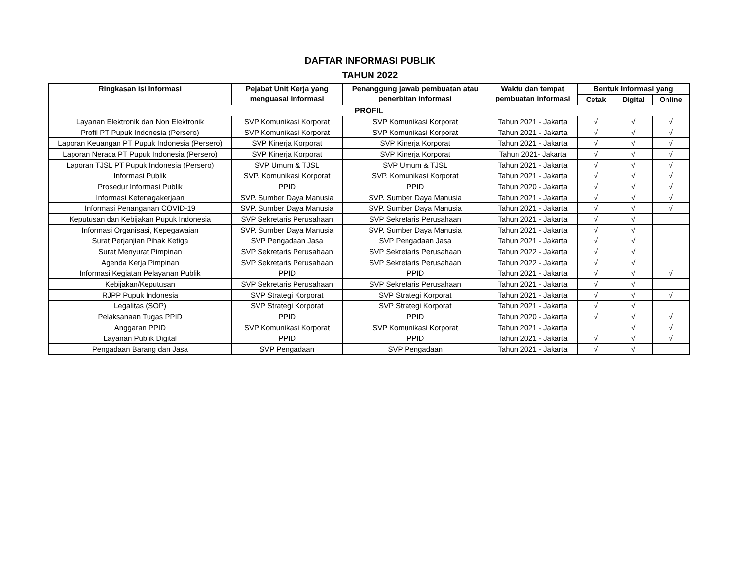DAFTAR INFORMASI PUBLIK
TAHUN 2022
| Ringkasan isi Informasi | Pejabat Unit Kerja yang menguasai informasi | Penanggung jawab pembuatan atau penerbitan informasi | Waktu dan tempat pembuatan informasi | Bentuk Informasi yang | | |
| --- | --- | --- | --- | --- | --- | --- |
| | | | | Cetak | Digital | Online |
| PROFIL | | | | | | |
| Layanan Elektronik dan Non Elektronik | SVP Komunikasi Korporat | SVP Komunikasi Korporat | Tahun 2021 - Jakarta | √ | √ | √ |
| Profil PT Pupuk Indonesia (Persero) | SVP Komunikasi Korporat | SVP Komunikasi Korporat | Tahun 2021 - Jakarta | √ | √ | √ |
| Laporan Keuangan PT Pupuk Indonesia (Persero) | SVP Kinerja Korporat | SVP Kinerja Korporat | Tahun 2021 - Jakarta | √ | √ | √ |
| Laporan Neraca PT Pupuk Indonesia (Persero) | SVP Kinerja Korporat | SVP Kinerja Korporat | Tahun 2021- Jakarta | √ | √ | √ |
| Laporan TJSL PT Pupuk Indonesia (Persero) | SVP Umum & TJSL | SVP Umum & TJSL | Tahun 2021 - Jakarta | √ | √ | √ |
| Informasi Publik | SVP. Komunikasi Korporat | SVP. Komunikasi Korporat | Tahun 2021 - Jakarta | √ | √ | √ |
| Prosedur Informasi Publik | PPID | PPID | Tahun 2020 - Jakarta | √ | √ | √ |
| Informasi Ketenagakerjaan | SVP. Sumber Daya Manusia | SVP. Sumber Daya Manusia | Tahun 2021 - Jakarta | √ | √ | √ |
| Informasi Penanganan COVID-19 | SVP. Sumber Daya Manusia | SVP. Sumber Daya Manusia | Tahun 2021 - Jakarta | √ | √ | √ |
| Keputusan dan Kebijakan Pupuk Indonesia | SVP Sekretaris Perusahaan | SVP Sekretaris Perusahaan | Tahun 2021 - Jakarta | √ | √ | |
| Informasi Organisasi, Kepegawaian | SVP. Sumber Daya Manusia | SVP. Sumber Daya Manusia | Tahun 2021 - Jakarta | √ | √ | |
| Surat Perjanjian Pihak Ketiga | SVP Pengadaan Jasa | SVP Pengadaan Jasa | Tahun 2021 - Jakarta | √ | √ | |
| Surat Menyurat Pimpinan | SVP Sekretaris Perusahaan | SVP Sekretaris Perusahaan | Tahun 2022 - Jakarta | √ | √ | |
| Agenda Kerja Pimpinan | SVP Sekretaris Perusahaan | SVP Sekretaris Perusahaan | Tahun 2022 - Jakarta | √ | √ | |
| Informasi Kegiatan Pelayanan Publik | PPID | PPID | Tahun 2021 - Jakarta | √ | √ | √ |
| Kebijakan/Keputusan | SVP Sekretaris Perusahaan | SVP Sekretaris Perusahaan | Tahun 2021 - Jakarta | √ | √ | |
| RJPP Pupuk Indonesia | SVP Strategi Korporat | SVP Strategi Korporat | Tahun 2021 - Jakarta | √ | √ | √ |
| Legalitas (SOP) | SVP Strategi Korporat | SVP Strategi Korporat | Tahun 2021 - Jakarta | √ | √ | |
| Pelaksanaan Tugas PPID | PPID | PPID | Tahun 2020 - Jakarta | √ | √ | √ |
| Anggaran PPID | SVP Komunikasi Korporat | SVP Komunikasi Korporat | Tahun 2021 - Jakarta | | √ | √ |
| Layanan Publik Digital | PPID | PPID | Tahun 2021 - Jakarta | √ | √ | √ |
| Pengadaan Barang dan Jasa | SVP Pengadaan | SVP Pengadaan | Tahun 2021 - Jakarta | √ | √ | |